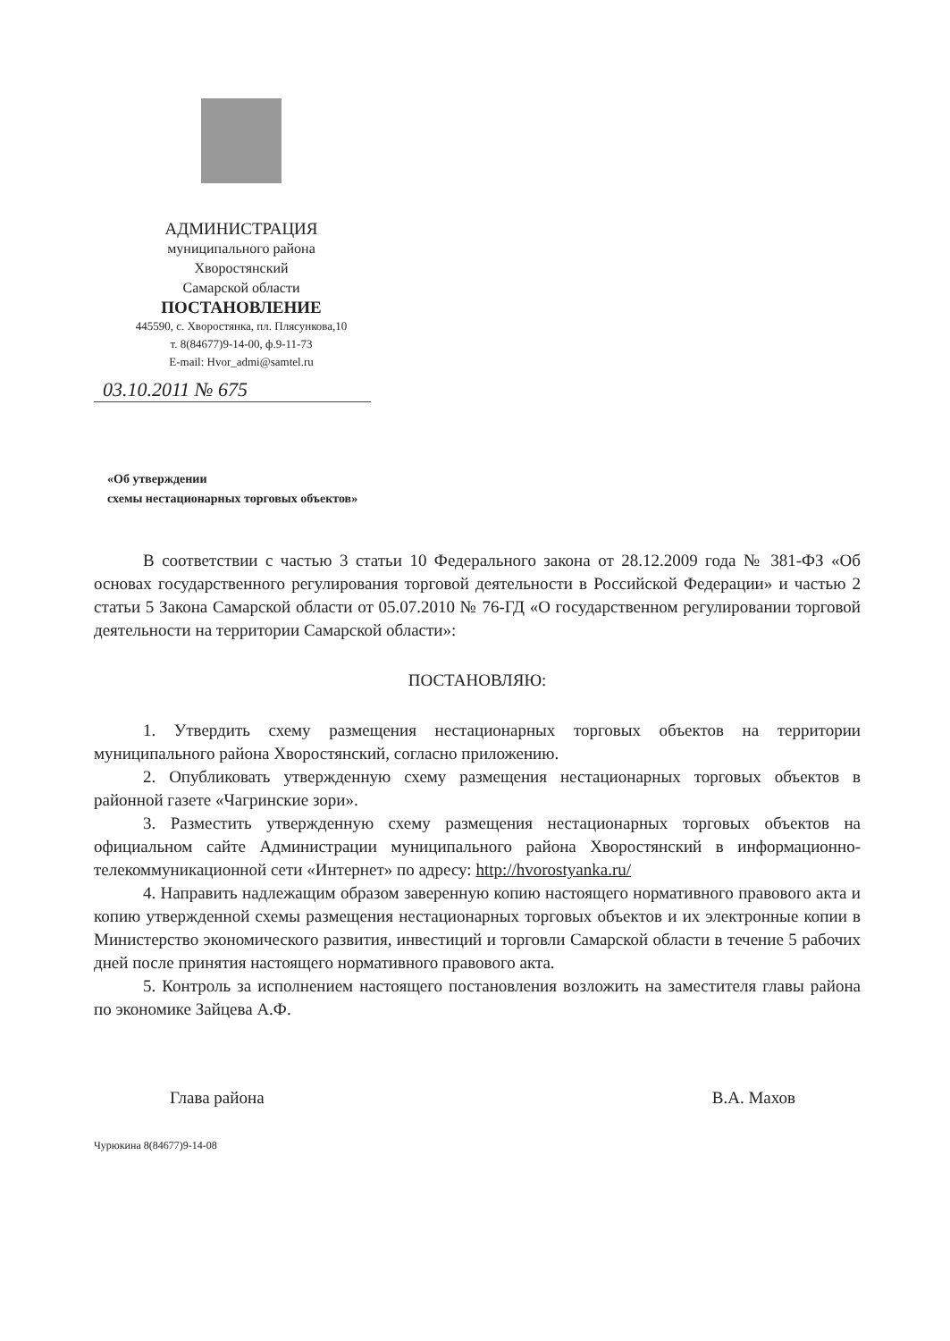АДМИНИСТРАЦИЯ
муниципального района
Хворостянский
Самарской области
ПОСТАНОВЛЕНИЕ
445590, с. Хворостянка, пл. Плясункова,10
т. 8(84677)9-14-00, ф.9-11-73
E-mail: Hvor_admi@samtel.ru
03.10.2011 № 675
«Об утверждении
схемы нестационарных торговых объектов»
В соответствии с частью 3 статьи 10 Федерального закона от 28.12.2009 года № 381-ФЗ «Об основах государственного регулирования торговой деятельности в Российской Федерации» и частью 2 статьи 5 Закона Самарской области от 05.07.2010 № 76-ГД «О государственном регулировании торговой деятельности на территории Самарской области»:
ПОСТАНОВЛЯЮ:
1. Утвердить схему размещения нестационарных торговых объектов на территории муниципального района Хворостянский, согласно приложению.
2. Опубликовать утвержденную схему размещения нестационарных торговых объектов в районной газете «Чагринские зори».
3. Разместить утвержденную схему размещения нестационарных торговых объектов на официальном сайте Администрации муниципального района Хворостянский в информационно-телекоммуникационной сети «Интернет» по адресу: http://hvorostyanka.ru/
4. Направить надлежащим образом заверенную копию настоящего нормативного правового акта и копию утвержденной схемы размещения нестационарных торговых объектов и их электронные копии в Министерство экономического развития, инвестиций и торговли Самарской области в течение 5 рабочих дней после принятия настоящего нормативного правового акта.
5. Контроль за исполнением настоящего постановления возложить на заместителя главы района по экономике Зайцева А.Ф.
Глава района В.А. Махов
Чурюкина 8(84677)9-14-08